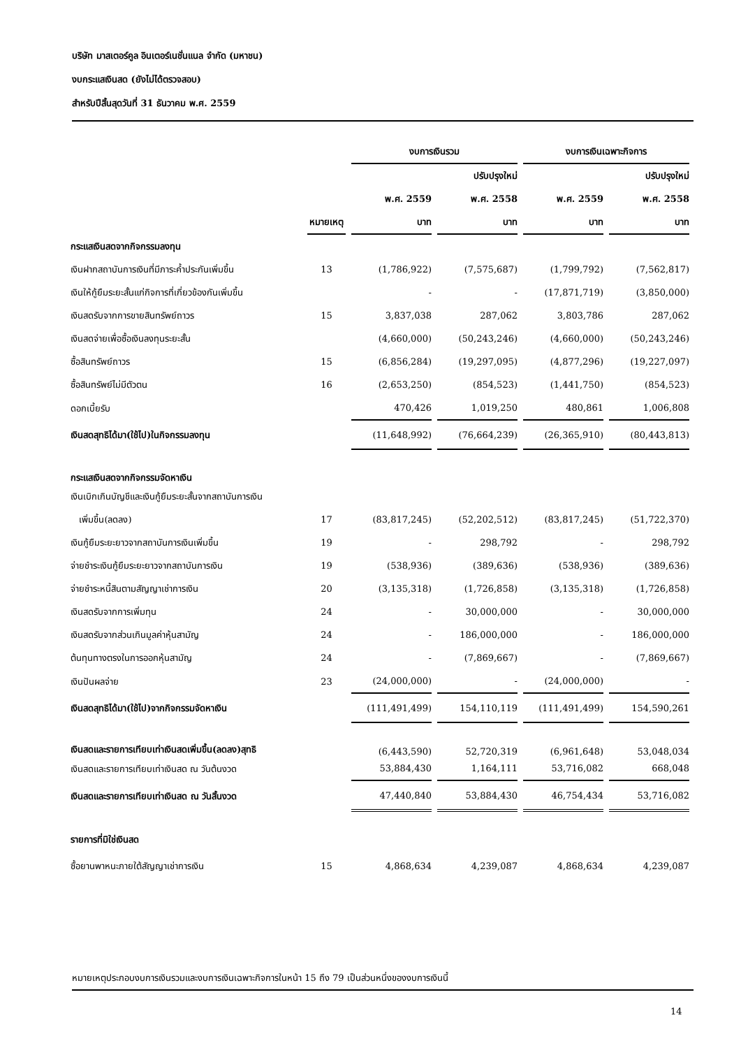บริษัท มาสเตอร์คูล อินเตอร์เนชั่นแนล จำกัด (มหาชน)
งบกระแสเงินสด (ยังไม่ได้ตรวจสอบ)
สำหรับปีสิ้นสุดวันที่ 31 ธันวาคม พ.ศ. 2559
| | | งบการเงินรวม | | งบการเงินเฉพาะกิจการ | |
| --- | --- | --- | --- | --- | --- |
| | | | ปรับปรุงใหม่ | | ปรับปรุงใหม่ |
| | | พ.ศ. 2559 | พ.ศ. 2558 | พ.ศ. 2559 | พ.ศ. 2558 |
| | หมายเหตุ | บาท | บาท | บาท | บาท |
| กระแสเงินสดจากกิจกรรมลงทุน | | | | | |
| เงินฝากสถาบันการเงินที่มีภาระค้ำประกันเพิ่มขึ้น | 13 | (1,786,922) | (7,575,687) | (1,799,792) | (7,562,817) |
| เงินให้กู้ยืมระยะสั้นแก่กิจการที่เกี่ยวข้องกันเพิ่มขึ้น | | - | - | (17,871,719) | (3,850,000) |
| เงินสดรับจากการขายสินทรัพย์ถาวร | 15 | 3,837,038 | 287,062 | 3,803,786 | 287,062 |
| เงินสดจ่ายเพื่อซื้อเงินลงทุนระยะสั้น | | (4,660,000) | (50,243,246) | (4,660,000) | (50,243,246) |
| ซื้อสินทรัพย์ถาวร | 15 | (6,856,284) | (19,297,095) | (4,877,296) | (19,227,097) |
| ซื้อสินทรัพย์ไม่มีตัวตน | 16 | (2,653,250) | (854,523) | (1,441,750) | (854,523) |
| ดอกเบี้ยรับ | | 470,426 | 1,019,250 | 480,861 | 1,006,808 |
| เงินสดสุทธิได้มา(ใช้ไป)ในกิจกรรมลงทุน | | (11,648,992) | (76,664,239) | (26,365,910) | (80,443,813) |
| กระแสเงินสดจากกิจกรรมจัดหาเงิน | | | | | |
| เงินเบิกเกินบัญชีและเงินกู้ยืมระยะสั้นจากสถาบันการเงิน | | | | | |
| เพิ่มขึ้น(ลดลง) | 17 | (83,817,245) | (52,202,512) | (83,817,245) | (51,722,370) |
| เงินกู้ยืมระยะยาวจากสถาบันการเงินเพิ่มขึ้น | 19 | - | 298,792 | - | 298,792 |
| จ่ายชำระเงินกู้ยืมระยะยาวจากสถาบันการเงิน | 19 | (538,936) | (389,636) | (538,936) | (389,636) |
| จ่ายชำระหนี้สินตามสัญญาเช่าการเงิน | 20 | (3,135,318) | (1,726,858) | (3,135,318) | (1,726,858) |
| เงินสดรับจากการเพิ่มทุน | 24 | - | 30,000,000 | - | 30,000,000 |
| เงินสดรับจากส่วนเกินมูลค่าหุ้นสามัญ | 24 | - | 186,000,000 | - | 186,000,000 |
| ต้นทุนทางตรงในการออกหุ้นสามัญ | 24 | - | (7,869,667) | - | (7,869,667) |
| เงินปันผลจ่าย | 23 | (24,000,000) | - | (24,000,000) | - |
| เงินสดสุทธิได้มา(ใช้ไป)จากกิจกรรมจัดหาเงิน | | (111,491,499) | 154,110,119 | (111,491,499) | 154,590,261 |
| เงินสดและรายการเทียบเท่าเงินสดเพิ่มขึ้น(ลดลง)สุทธิ | | (6,443,590) | 52,720,319 | (6,961,648) | 53,048,034 |
| เงินสดและรายการเทียบเท่าเงินสด ณ วันต้นงวด | | 53,884,430 | 1,164,111 | 53,716,082 | 668,048 |
| เงินสดและรายการเทียบเท่าเงินสด ณ วันสิ้นงวด | | 47,440,840 | 53,884,430 | 46,754,434 | 53,716,082 |
| รายการที่มิใช่เงินสด | | | | | |
| ซื้อยานพาหนะภายใต้สัญญาเช่าการเงิน | 15 | 4,868,634 | 4,239,087 | 4,868,634 | 4,239,087 |
หมายเหตุประกอบงบการเงินรวมและงบการเงินเฉพาะกิจการในหน้า 15 ถึง 79 เป็นส่วนหนึ่งของงบการเงินนี้
14